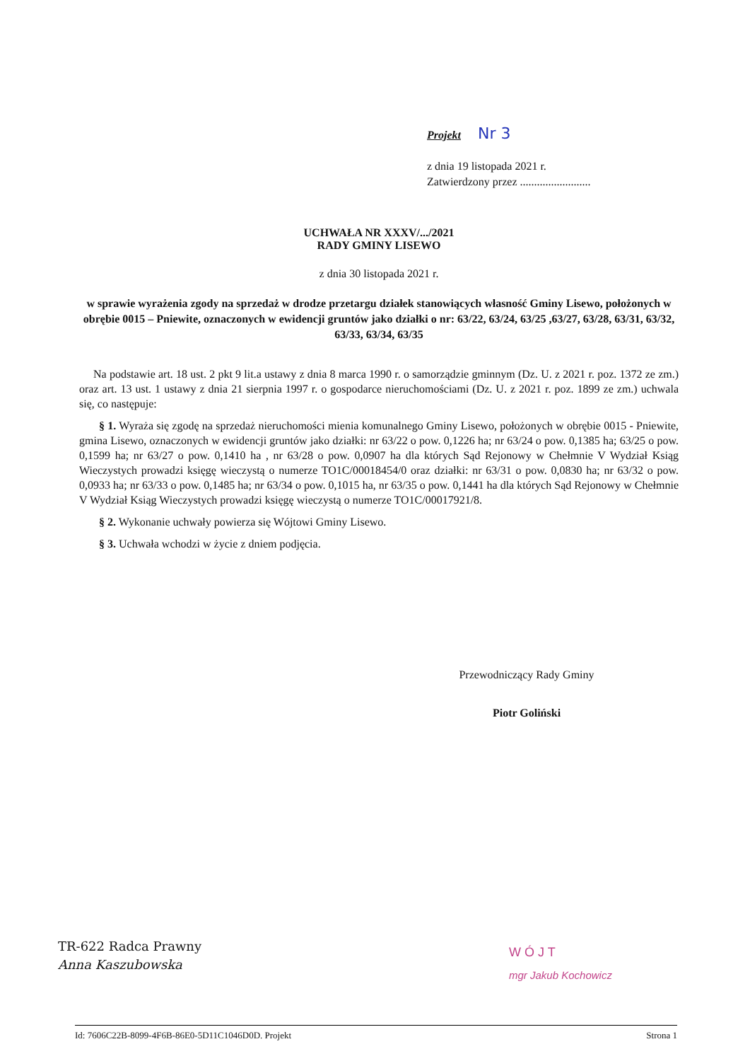Projekt Nr 3
z dnia 19 listopada 2021 r.
Zatwierdzony przez .........................
UCHWAŁA NR XXXV/.../2021
RADY GMINY LISEWO
z dnia 30 listopada 2021 r.
w sprawie wyrażenia zgody na sprzedaż w drodze przetargu działek stanowiących własność Gminy Lisewo, położonych w obrębie 0015 – Pniewite, oznaczonych w ewidencji gruntów jako działki o nr: 63/22, 63/24, 63/25 ,63/27, 63/28, 63/31, 63/32, 63/33, 63/34, 63/35
Na podstawie art. 18 ust. 2 pkt 9 lit.a ustawy z dnia 8 marca 1990 r. o samorządzie gminnym (Dz. U. z 2021 r. poz. 1372 ze zm.) oraz art. 13 ust. 1 ustawy z dnia 21 sierpnia 1997 r. o gospodarce nieruchomościami (Dz. U. z 2021 r. poz. 1899 ze zm.) uchwala się, co następuje:
§ 1. Wyraża się zgodę na sprzedaż nieruchomości mienia komunalnego Gminy Lisewo, położonych w obrębie 0015 - Pniewite, gmina Lisewo, oznaczonych w ewidencji gruntów jako działki: nr 63/22 o pow. 0,1226 ha; nr 63/24 o pow. 0,1385 ha; 63/25 o pow. 0,1599 ha; nr 63/27 o pow. 0,1410 ha , nr 63/28 o pow. 0,0907 ha dla których Sąd Rejonowy w Chełmnie V Wydział Ksiąg Wieczystych prowadzi księgę wieczystą o numerze TO1C/00018454/0 oraz działki: nr 63/31 o pow. 0,0830 ha; nr 63/32 o pow. 0,0933 ha; nr 63/33 o pow. 0,1485 ha; nr 63/34 o pow. 0,1015 ha, nr 63/35 o pow. 0,1441 ha dla których Sąd Rejonowy w Chełmnie V Wydział Ksiąg Wieczystych prowadzi księgę wieczystą o numerze TO1C/00017921/8.
§ 2. Wykonanie uchwały powierza się Wójtowi Gminy Lisewo.
§ 3. Uchwała wchodzi w życie z dniem podjęcia.
Przewodniczący Rady Gminy
Piotr Goliński
TR-622 Radca Prawny
Anna Kaszubowska
W Ó J T
mgr Jakub Kochowicz
Id: 7606C22B-8099-4F6B-86E0-5D11C1046D0D. Projekt Strona 1